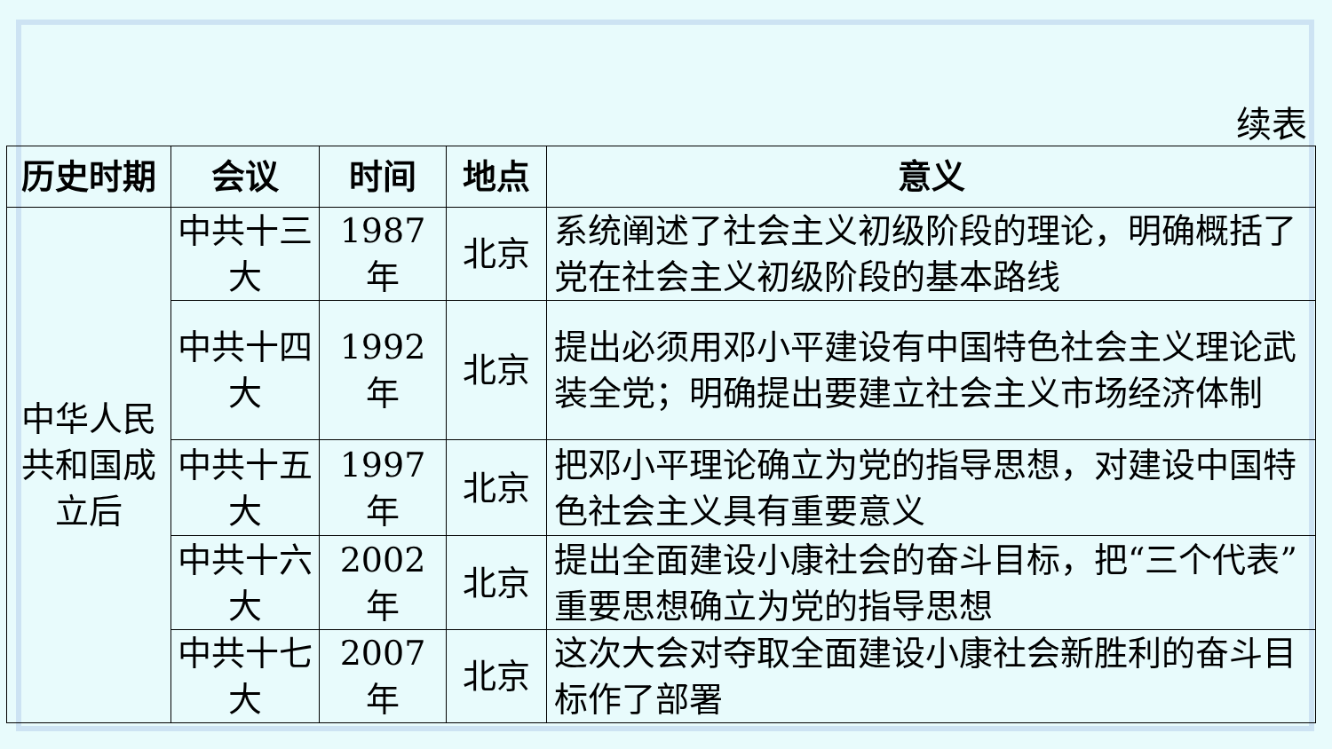续表
| 历史时期 | 会议 | 时间 | 地点 | 意义 |
| --- | --- | --- | --- | --- |
| 中华人民共和国成立后 | 中共十三大 | 1987年 | 北京 | 系统阐述了社会主义初级阶段的理论，明确概括了党在社会主义初级阶段的基本路线 |
| | 中共十四大 | 1992年 | 北京 | 提出必须用邓小平建设有中国特色社会主义理论武装全党；明确提出要建立社会主义市场经济体制 |
| | 中共十五大 | 1997年 | 北京 | 把邓小平理论确立为党的指导思想，对建设中国特色社会主义具有重要意义 |
| | 中共十六大 | 2002年 | 北京 | 提出全面建设小康社会的奋斗目标，把“三个代表”重要思想确立为党的指导思想 |
| | 中共十七大 | 2007年 | 北京 | 这次大会对夺取全面建设小康社会新胜利的奋斗目标作了部署 |